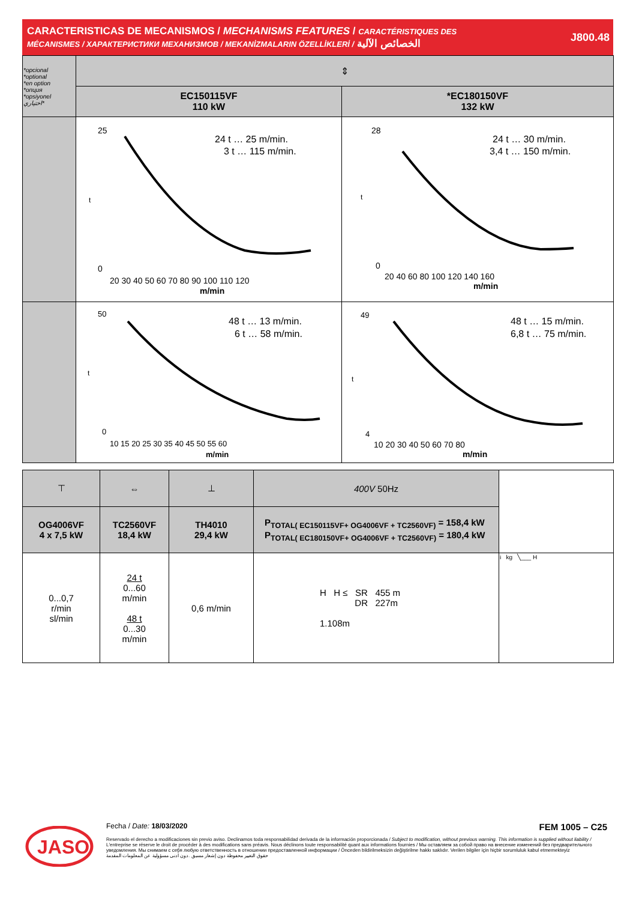CARACTERISTICAS DE MECANISMOS / MECHANISMS FEATURES / CARACTÉRISTIQUES DES
MÉCANISMES / ХАРАКТЕРИСТИКИ МЕХАНИЗМОВ / MEKANİZMALARIN ÖZELLİKLERİ / الخصائص الآلية
J800.48
| *opcional *optional *en option *опция *opsiyonel اختياري* | ⇕ | |
| | EC150115VF 110 kW | *EC180150VF 132 kW |
| | 24 t … 25 m/min. 3 t … 115 m/min. 25 0 20 30 40 50 60 70 80 90 100 110 120 m/min t | 24 t … 30 m/min. 3,4 t … 150 m/min. 28 0 20 40 60 80 100 120 140 160 m/min t |
| | 48 t … 13 m/min. 6 t … 58 m/min. 50 0 10 15 20 25 30 35 40 45 50 55 60 m/min t | 48 t … 15 m/min. 6,8 t … 75 m/min. 49 4 10 20 30 40 50 60 70 80 m/min t |
| ⊤ | ⇔ | ⊥ | 400V 50Hz | |
| OG4006VF 4 x 7,5 kW | TC2560VF 18,4 kW | TH4010 29,4 kW | P<sub>TOTAL( EC150115VF+ OG4006VF + TC2560VF)</sub> = 158,4 kW P<sub>TOTAL( EC180150VF+ OG4006VF + TC2560VF)</sub> = 180,4 kW | |
| 0...0,7 r/min sl/min | 24 t 0...60 m/min 48 t 0...30 m/min | 0,6 m/min | H H ≤ SR 455 m DR 227m 1.108m | i kg ╲___ H |
JASO
Fecha / Date: 18/03/2020 FEM 1005 – C25
Reservado el derecho a modificaciones sin previo aviso. Declinamos toda responsabilidad derivada de la información proporcionada / Subject to modification, without previous warning. This information is supplied without liability / L'entreprise se réserve le droit de procéder à des modifications sans préavis. Nous déclinons toute responsabilité quant aux informations fournies / Мы оставляем за собой право на внесение изменений без предварительного уведомления. Мы снимаем с себя любую ответственность в отношении предоставленной информации / Önceden bildirilmeksizin değiştirilme hakkı saklıdır. Verilen bilgiler için hiçbir sorumluluk kabul etmemekteyiz
حقوق التغيير محفوظة دون إشعار مسبق .دون أدنى مسؤولية عن المعلومات المقدمة